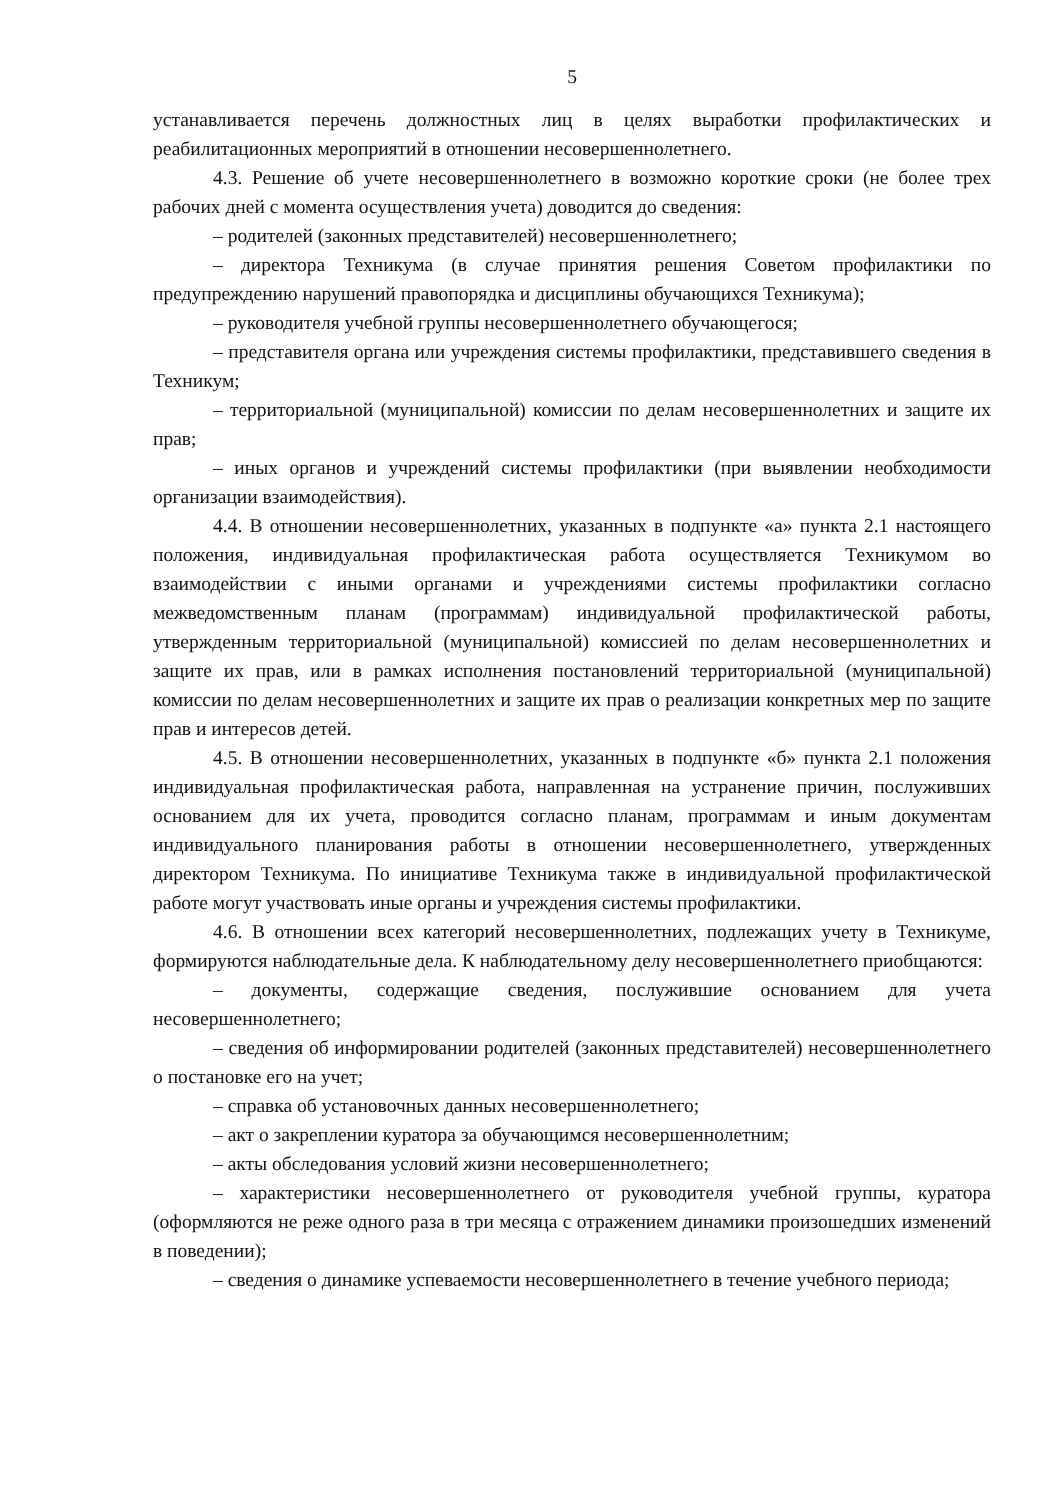5
устанавливается перечень должностных лиц в целях выработки профилактических и реабилитационных мероприятий в отношении несовершеннолетнего.
4.3. Решение об учете несовершеннолетнего в возможно короткие сроки (не более трех рабочих дней с момента осуществления учета) доводится до сведения:
– родителей (законных представителей) несовершеннолетнего;
– директора Техникума (в случае принятия решения Советом профилактики по предупреждению нарушений правопорядка и дисциплины обучающихся Техникума);
– руководителя учебной группы несовершеннолетнего обучающегося;
– представителя органа или учреждения системы профилактики, представившего сведения в Техникум;
– территориальной (муниципальной) комиссии по делам несовершеннолетних и защите их прав;
– иных органов и учреждений системы профилактики (при выявлении необходимости организации взаимодействия).
4.4. В отношении несовершеннолетних, указанных в подпункте «а» пункта 2.1 настоящего положения, индивидуальная профилактическая работа осуществляется Техникумом во взаимодействии с иными органами и учреждениями системы профилактики согласно межведомственным планам (программам) индивидуальной профилактической работы, утвержденным территориальной (муниципальной) комиссией по делам несовершеннолетних и защите их прав, или в рамках исполнения постановлений территориальной (муниципальной) комиссии по делам несовершеннолетних и защите их прав о реализации конкретных мер по защите прав и интересов детей.
4.5. В отношении несовершеннолетних, указанных в подпункте «б» пункта 2.1 положения индивидуальная профилактическая работа, направленная на устранение причин, послуживших основанием для их учета, проводится согласно планам, программам и иным документам индивидуального планирования работы в отношении несовершеннолетнего, утвержденных директором Техникума. По инициативе Техникума также в индивидуальной профилактической работе могут участвовать иные органы и учреждения системы профилактики.
4.6. В отношении всех категорий несовершеннолетних, подлежащих учету в Техникуме, формируются наблюдательные дела. К наблюдательному делу несовершеннолетнего приобщаются:
– документы, содержащие сведения, послужившие основанием для учета несовершеннолетнего;
– сведения об информировании родителей (законных представителей) несовершеннолетнего о постановке его на учет;
– справка об установочных данных несовершеннолетнего;
– акт о закреплении куратора за обучающимся несовершеннолетним;
– акты обследования условий жизни несовершеннолетнего;
– характеристики несовершеннолетнего от руководителя учебной группы, куратора (оформляются не реже одного раза в три месяца с отражением динамики произошедших изменений в поведении);
– сведения о динамике успеваемости несовершеннолетнего в течение учебного периода;